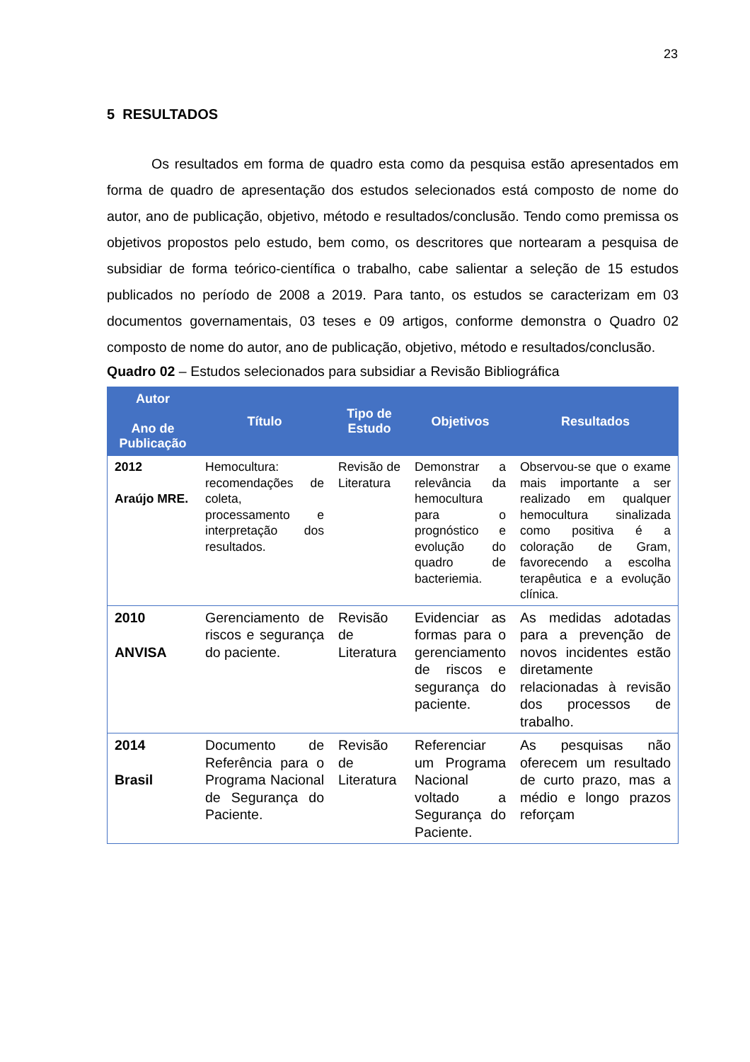23
5 RESULTADOS
Os resultados em forma de quadro esta como da pesquisa estão apresentados em forma de quadro de apresentação dos estudos selecionados está composto de nome do autor, ano de publicação, objetivo, método e resultados/conclusão. Tendo como premissa os objetivos propostos pelo estudo, bem como, os descritores que nortearam a pesquisa de subsidiar de forma teórico-científica o trabalho, cabe salientar a seleção de 15 estudos publicados no período de 2008 a 2019. Para tanto, os estudos se caracterizam em 03 documentos governamentais, 03 teses e 09 artigos, conforme demonstra o Quadro 02 composto de nome do autor, ano de publicação, objetivo, método e resultados/conclusão.
Quadro 02 – Estudos selecionados para subsidiar a Revisão Bibliográfica
| Autor Ano de Publicação | Título | Tipo de Estudo | Objetivos | Resultados |
| --- | --- | --- | --- | --- |
| 2012 Araújo MRE. | Hemocultura: recomendações de coleta, processamento e interpretação dos resultados. | Revisão de Literatura | Demonstrar a relevância da hemocultura para o prognóstico e evolução do quadro de bacteriemia. | Observou-se que o exame mais importante a ser realizado em qualquer hemocultura sinalizada como positiva é a coloração de Gram, favorecendo a escolha terapêutica e a evolução clínica. |
| 2010 ANVISA | Gerenciamento de riscos e segurança do paciente. | Revisão de Literatura | Evidenciar as formas para o gerenciamento de riscos e segurança do paciente. | As medidas adotadas para a prevenção de novos incidentes estão diretamente relacionadas à revisão dos processos de trabalho. |
| 2014 Brasil | Documento de Referência para o Programa Nacional de Segurança do Paciente. | Revisão de Literatura | Referenciar um Programa Nacional voltado a Segurança do Paciente. | As pesquisas não oferecem um resultado de curto prazo, mas a médio e longo prazos reforçam |